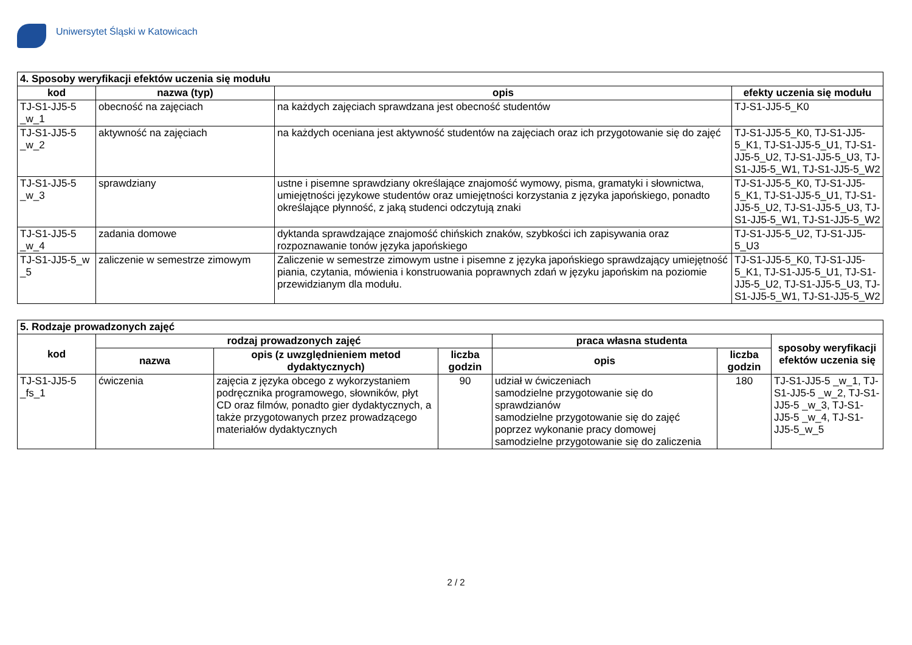Uniwersytet Śląski w Katowicach
| 4. Sposoby weryfikacji efektów uczenia się modułu | | | |
| --- | --- | --- | --- |
| kod | nazwa (typ) | opis | efekty uczenia się modułu |
| TJ-S1-JJ5-5 _w_1 | obecność na zajęciach | na każdych zajęciach sprawdzana jest obecność studentów | TJ-S1-JJ5-5_K0 |
| TJ-S1-JJ5-5 _w_2 | aktywność na zajęciach | na każdych oceniana jest aktywność studentów na zajęciach oraz ich przygotowanie się do zajęć | TJ-S1-JJ5-5_K0, TJ-S1-JJ5-5_K1, TJ-S1-JJ5-5_U1, TJ-S1-JJ5-5_U2, TJ-S1-JJ5-5_U3, TJ-S1-JJ5-5_W1, TJ-S1-JJ5-5_W2 |
| TJ-S1-JJ5-5 _w_3 | sprawdziany | ustne i pisemne sprawdziany określające znajomość wymowy, pisma, gramatyki i słownictwa, umiejętności językowe studentów oraz umiejętności korzystania z języka japońskiego, ponadto określające płynność, z jaką studenci odczytują znaki | TJ-S1-JJ5-5_K0, TJ-S1-JJ5-5_K1, TJ-S1-JJ5-5_U1, TJ-S1-JJ5-5_U2, TJ-S1-JJ5-5_U3, TJ-S1-JJ5-5_W1, TJ-S1-JJ5-5_W2 |
| TJ-S1-JJ5-5 _w_4 | zadania domowe | dyktanda sprawdzające znajomość chińskich znaków, szybkości ich zapisywania oraz rozpoznawanie tonów języka japońskiego | TJ-S1-JJ5-5_U2, TJ-S1-JJ5-5_U3 |
| TJ-S1-JJ5-5_w _5 | zaliczenie w semestrze zimowym | Zaliczenie w semestrze zimowym ustne i pisemne z języka japońskiego sprawdzający umiejętność piania, czytania, mówienia i konstruowania poprawnych zdań w języku japońskim na poziomie przewidzianym dla modułu. | TJ-S1-JJ5-5_K0, TJ-S1-JJ5-5_K1, TJ-S1-JJ5-5_U1, TJ-S1-JJ5-5_U2, TJ-S1-JJ5-5_U3, TJ-S1-JJ5-5_W1, TJ-S1-JJ5-5_W2 |
| 5. Rodzaje prowadzonych zajęć | | | | | | |
| --- | --- | --- | --- | --- | --- | --- |
| kod | rodzaj prowadzonych zajęć | | | praca własna studenta | | sposoby weryfikacji efektów uczenia się |
| | nazwa | opis (z uwzględnieniem metod dydaktycznych) | liczba godzin | opis | liczba godzin | |
| TJ-S1-JJ5-5 _fs_1 | ćwiczenia | zajęcia z języka obcego z wykorzystaniem podręcznika programowego, słowników, płyt CD oraz filmów, ponadto gier dydaktycznych, a także przygotowanych przez prowadzącego materiałów dydaktycznych | 90 | udział w ćwiczeniach samodzielne przygotowanie się do sprawdzianów samodzielne przygotowanie się do zajęć poprzez wykonanie pracy domowej samodzielne przygotowanie się do zaliczenia | 180 | TJ-S1-JJ5-5 _w_1, TJ-S1-JJ5-5 _w_2, TJ-S1-JJ5-5 _w_3, TJ-S1-JJ5-5 _w_4, TJ-S1-JJ5-5_w_5 |
2 / 2